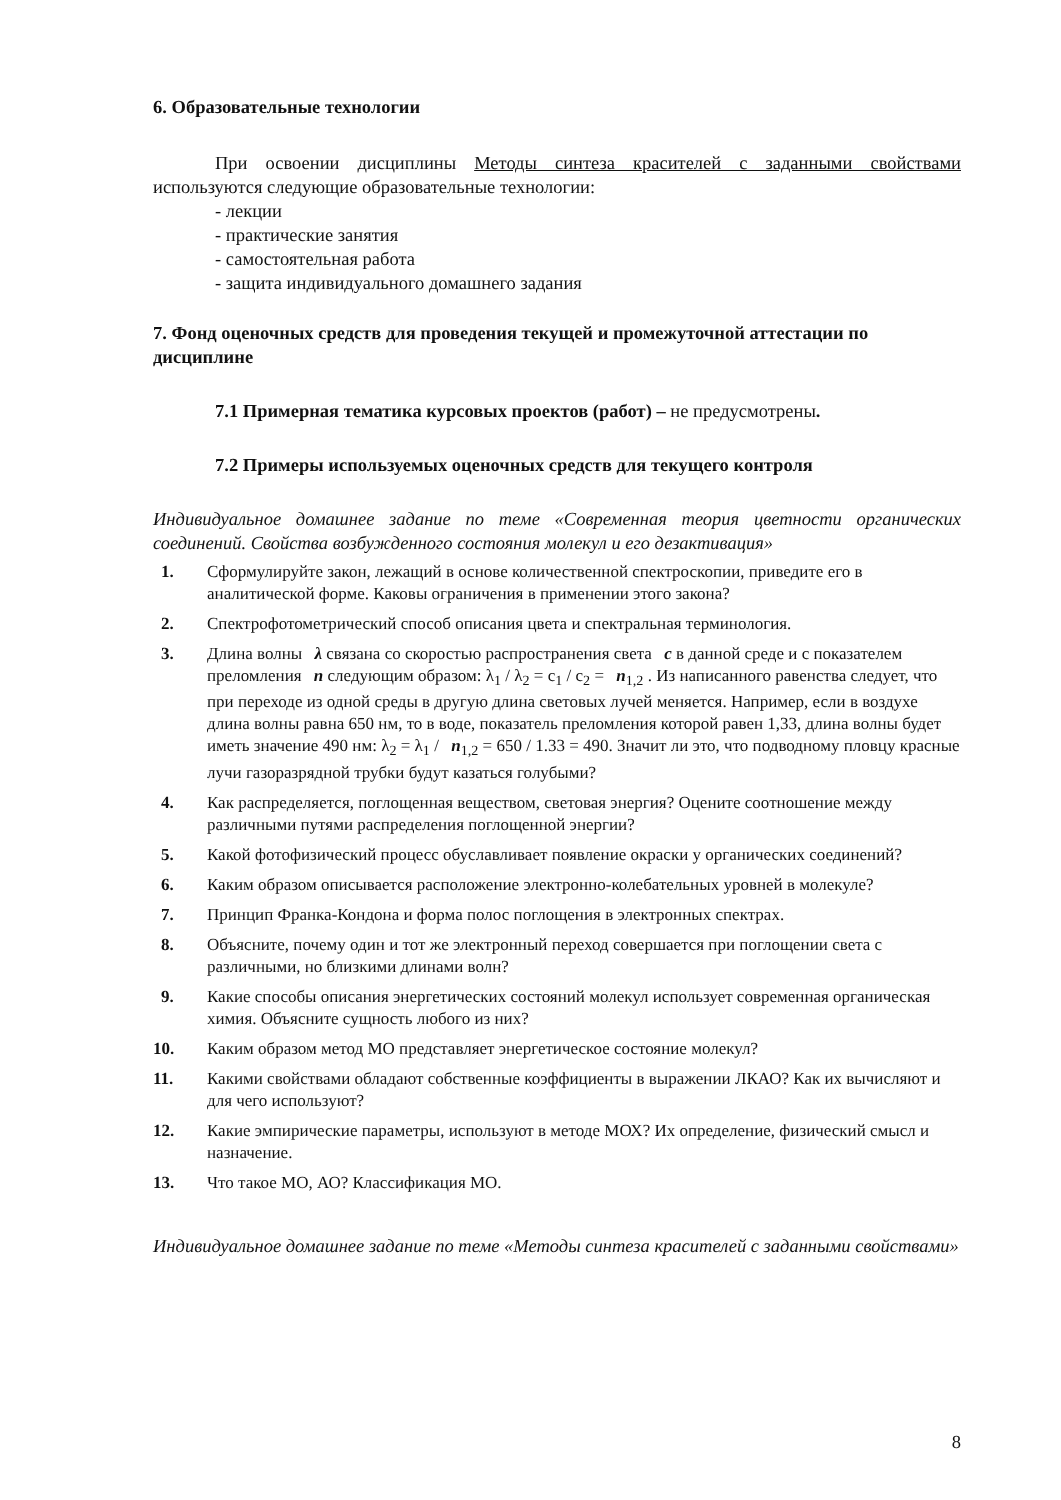6. Образовательные технологии
При освоении дисциплины Методы синтеза красителей с заданными свойствами используются следующие образовательные технологии:
- лекции
- практические занятия
- самостоятельная работа
- защита индивидуального домашнего задания
7. Фонд оценочных средств для проведения текущей и промежуточной аттестации по дисциплине
7.1 Примерная тематика курсовых проектов (работ) – не предусмотрены.
7.2 Примеры используемых оценочных средств для текущего контроля
Индивидуальное домашнее задание по теме «Современная теория цветности органических соединений. Свойства возбужденного состояния молекул и его дезактивация»
1. Сформулируйте закон, лежащий в основе количественной спектроскопии, приведите его в аналитической форме. Каковы ограничения в применении этого закона?
2. Спектрофотометрический способ описания цвета и спектральная терминология.
3. Длина волны λ связана со скоростью распространения света c в данной среде и с показателем преломления n следующим образом: λ<sub>1</sub> / λ<sub>2</sub> = c<sub>1</sub> / c<sub>2</sub> = n<sub>1,2</sub> . Из написанного равенства следует, что при переходе из одной среды в другую длина световых лучей меняется. Например, если в воздухе длина волны равна 650 нм, то в воде, показатель преломления которой равен 1,33, длина волны будет иметь значение 490 нм: λ<sub>2</sub> = λ<sub>1</sub> / n<sub>1,2</sub> = 650 / 1.33 = 490. Значит ли это, что подводному пловцу красные лучи газоразрядной трубки будут казаться голубыми?
4. Как распределяется, поглощенная веществом, световая энергия? Оцените соотношение между различными путями распределения поглощенной энергии?
5. Какой фотофизический процесс обуславливает появление окраски у органических соединений?
6. Каким образом описывается расположение электронно-колебательных уровней в молекуле?
7. Принцип Франка-Кондона и форма полос поглощения в электронных спектрах.
8. Объясните, почему один и тот же электронный переход совершается при поглощении света с различными, но близкими длинами волн?
9. Какие способы описания энергетических состояний молекул использует современная органическая химия. Объясните сущность любого из них?
10. Каким образом метод МО представляет энергетическое состояние молекул?
11. Какими свойствами обладают собственные коэффициенты в выражении ЛКАО? Как их вычисляют и для чего используют?
12. Какие эмпирические параметры, используют в методе МОХ? Их определение, физический смысл и назначение.
13. Что такое МО, АО? Классификация МО.
Индивидуальное домашнее задание по теме «Методы синтеза красителей с заданными свойствами»
8